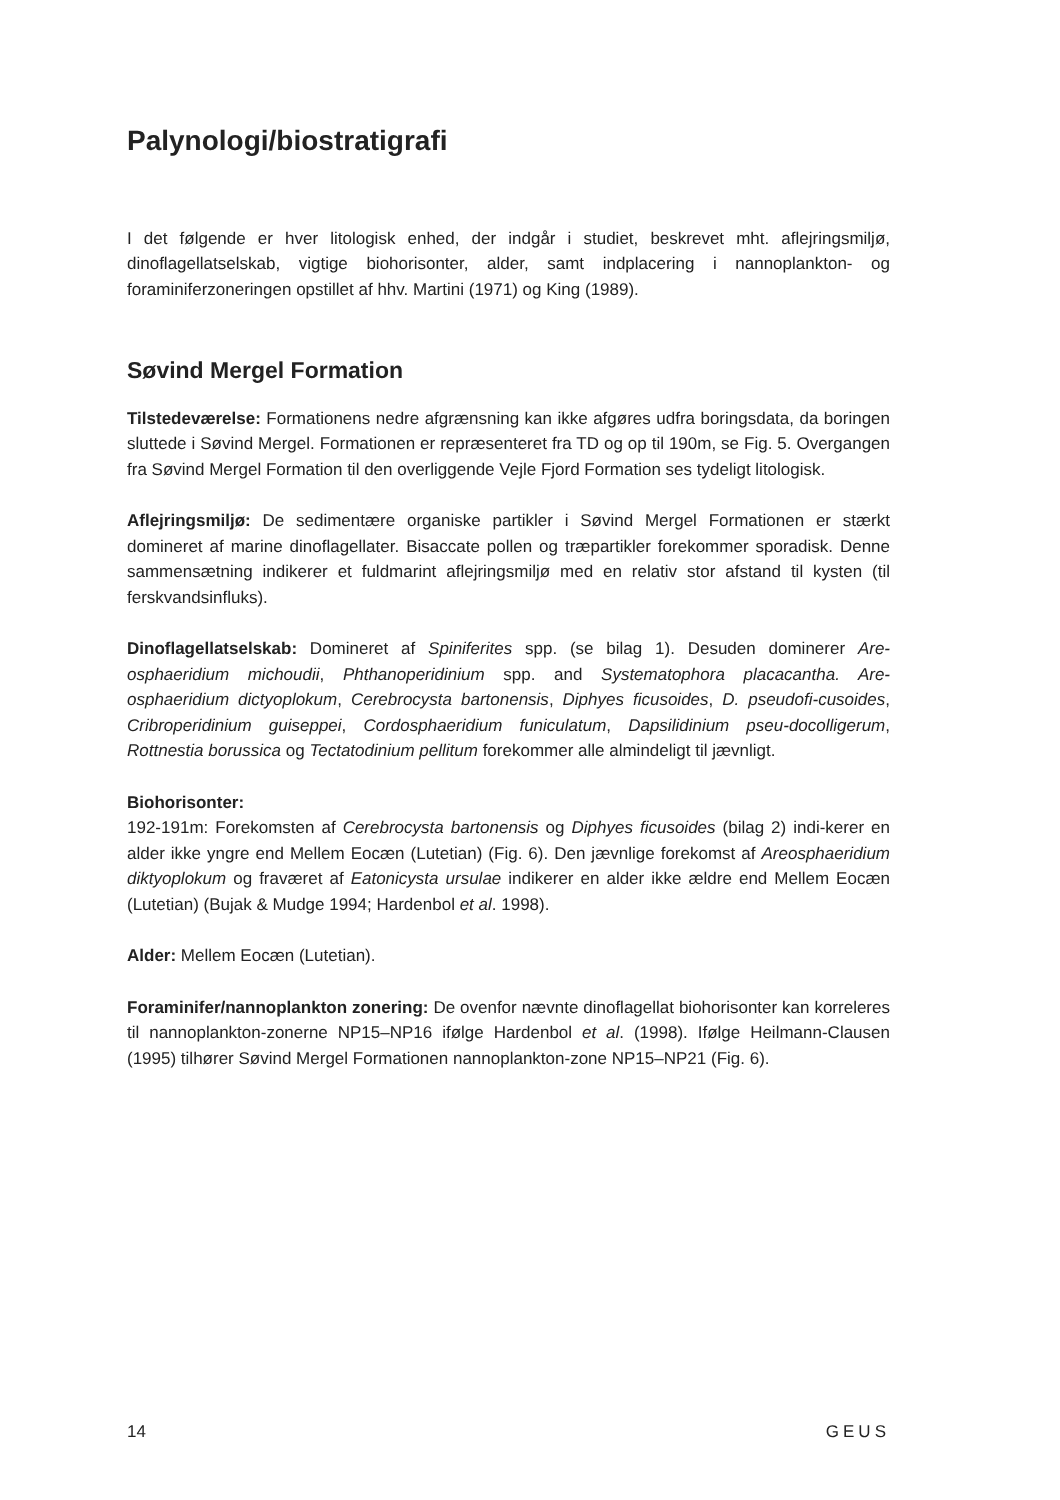Palynologi/biostratigrafi
I det følgende er hver litologisk enhed, der indgår i studiet, beskrevet mht. aflejringsmiljø, dinoflagellatselskab, vigtige biohorisonter, alder, samt indplacering i nannoplankton- og foraminiferzoneringen opstillet af hhv. Martini (1971) og King (1989).
Søvind Mergel Formation
Tilstedeværelse: Formationens nedre afgrænsning kan ikke afgøres udfra boringsdata, da boringen sluttede i Søvind Mergel. Formationen er repræsenteret fra TD og op til 190m, se Fig. 5. Overgangen fra Søvind Mergel Formation til den overliggende Vejle Fjord Formation ses tydeligt litologisk.
Aflejringsmiljø: De sedimentære organiske partikler i Søvind Mergel Formationen er stærkt domineret af marine dinoflagellater. Bisaccate pollen og træpartikler forekommer sporadisk. Denne sammensætning indikerer et fuldmarint aflejringsmiljø med en relativ stor afstand til kysten (til ferskvandsinfluks).
Dinoflagellatselskab: Domineret af Spiniferites spp. (se bilag 1). Desuden dominerer Are-osphaeridium michoudii, Phthanoperidinium spp. and Systematophora placacantha. Are-osphaeridium dictyoplokum, Cerebrocysta bartonensis, Diphyes ficusoides, D. pseudofi-cusoides, Cribroperidinium guiseppei, Cordosphaeridium funiculatum, Dapsilidinium pseu-docolligerum, Rottnestia borussica og Tectatodinium pellitum forekommer alle almindeligt til jævnligt.
Biohorisonter:
192-191m: Forekomsten af Cerebrocysta bartonensis og Diphyes ficusoides (bilag 2) indi-kerer en alder ikke yngre end Mellem Eocæn (Lutetian) (Fig. 6). Den jævnlige forekomst af Areosphaeridium diktyoplokum og fraværet af Eatonicysta ursulae indikerer en alder ikke ældre end Mellem Eocæn (Lutetian) (Bujak & Mudge 1994; Hardenbol et al. 1998).
Alder: Mellem Eocæn (Lutetian).
Foraminifer/nannoplankton zonering: De ovenfor nævnte dinoflagellat biohorisonter kan korreleres til nannoplankton-zonerne NP15–NP16 ifølge Hardenbol et al. (1998). Ifølge Heilmann-Clausen (1995) tilhører Søvind Mergel Formationen nannoplankton-zone NP15–NP21 (Fig. 6).
14 GEUS